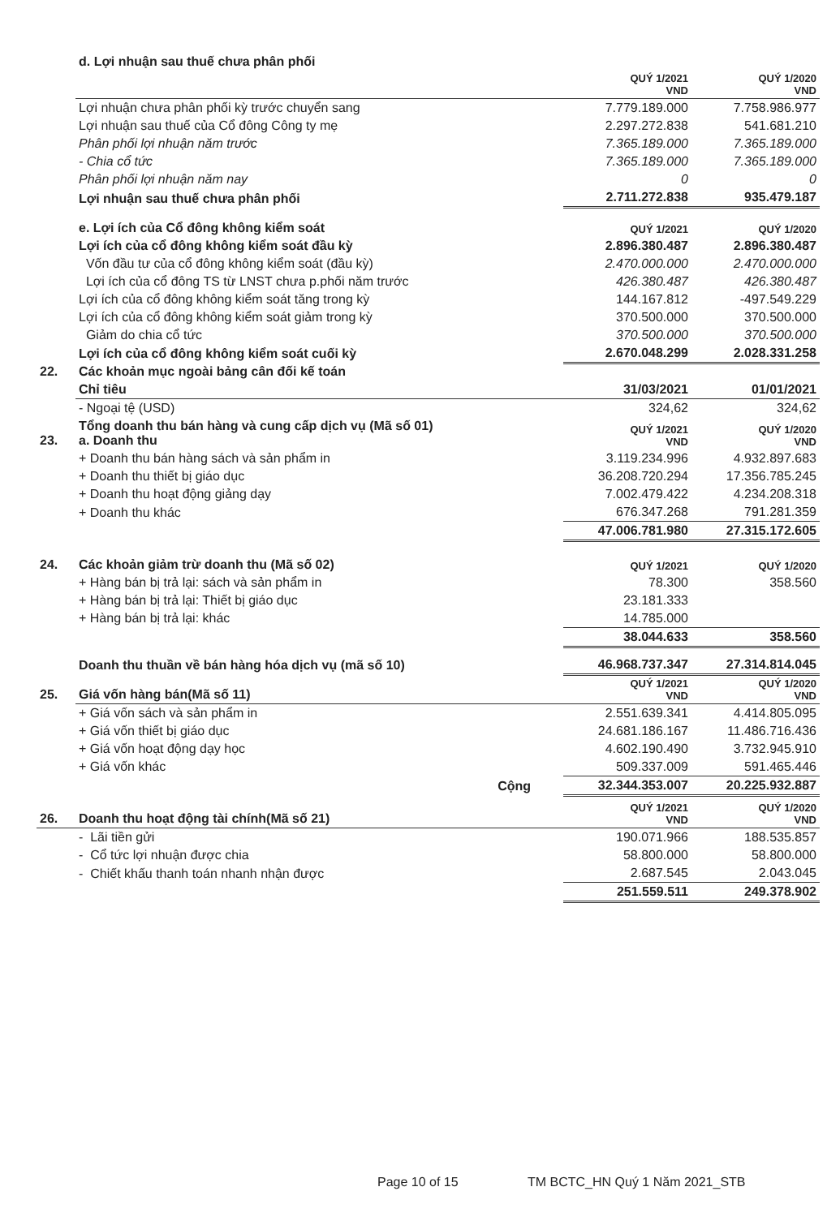| | d. Lợi nhuận sau thuế chưa phân phối | | |
| | | QUÝ 1/2021 VND | QUÝ 1/2020 VND |
| | Lợi nhuận chưa phân phối kỳ trước chuyển sang | 7.779.189.000 | 7.758.986.977 |
| | Lợi nhuận sau thuế của Cổ đông Công ty mẹ | 2.297.272.838 | 541.681.210 |
| | Phân phối lợi nhuận năm trước | 7.365.189.000 | 7.365.189.000 |
| | - Chia cổ tức | 7.365.189.000 | 7.365.189.000 |
| | Phân phối lợi nhuận năm nay | 0 | 0 |
| | Lợi nhuận sau thuế chưa phân phối | 2.711.272.838 | 935.479.187 |
| | e. Lợi ích của Cổ đông không kiểm soát | QUÝ 1/2021 | QUÝ 1/2020 |
| | Lợi ích của cổ đông không kiểm soát đầu kỳ | 2.896.380.487 | 2.896.380.487 |
| | Vốn đầu tư của cổ đông không kiểm soát (đầu kỳ) | 2.470.000.000 | 2.470.000.000 |
| | Lợi ích của cổ đông TS từ LNST chưa p.phối năm trước | 426.380.487 | 426.380.487 |
| | Lợi ích của cổ đông không kiểm soát tăng trong kỳ | 144.167.812 | -497.549.229 |
| | Lợi ích của cổ đông không kiểm soát giảm trong kỳ | 370.500.000 | 370.500.000 |
| | Giảm do chia cổ tức | 370.500.000 | 370.500.000 |
| | Lợi ích của cổ đông không kiểm soát cuối kỳ | 2.670.048.299 | 2.028.331.258 |
| 22. | Các khoản mục ngoài bảng cân đối kế toán | | |
| | Chỉ tiêu | 31/03/2021 | 01/01/2021 |
| | - Ngoại tệ (USD) | 324,62 | 324,62 |
| 23. | Tổng doanh thu bán hàng và cung cấp dịch vụ (Mã số 01) a. Doanh thu | QUÝ 1/2021 VND | QUÝ 1/2020 VND |
| | + Doanh thu bán hàng sách và sản phẩm in | 3.119.234.996 | 4.932.897.683 |
| | + Doanh thu thiết bị giáo dục | 36.208.720.294 | 17.356.785.245 |
| | + Doanh thu hoạt động giảng dạy | 7.002.479.422 | 4.234.208.318 |
| | + Doanh thu khác | 676.347.268 | 791.281.359 |
| | | 47.006.781.980 | 27.315.172.605 |
| 24. | Các khoản giảm trừ doanh thu (Mã số 02) | QUÝ 1/2021 | QUÝ 1/2020 |
| | + Hàng bán bị trả lại: sách và sản phẩm in | 78.300 | 358.560 |
| | + Hàng bán bị trả lại: Thiết bị giáo dục | 23.181.333 | |
| | + Hàng bán bị trả lại: khác | 14.785.000 | |
| | | 38.044.633 | 358.560 |
| | Doanh thu thuần về bán hàng hóa dịch vụ (mã số 10) | 46.968.737.347 | 27.314.814.045 |
| 25. | Giá vốn hàng bán(Mã số 11) | QUÝ 1/2021 VND | QUÝ 1/2020 VND |
| | + Giá vốn sách và sản phẩm in | 2.551.639.341 | 4.414.805.095 |
| | + Giá vốn thiết bị giáo dục | 24.681.186.167 | 11.486.716.436 |
| | + Giá vốn hoạt động dạy học | 4.602.190.490 | 3.732.945.910 |
| | + Giá vốn khác | 509.337.009 | 591.465.446 |
| | Cộng | 32.344.353.007 | 20.225.932.887 |
| 26. | Doanh thu hoạt động tài chính(Mã số 21) | QUÝ 1/2021 VND | QUÝ 1/2020 VND |
| | - Lãi tiền gửi | 190.071.966 | 188.535.857 |
| | - Cổ tức lợi nhuận được chia | 58.800.000 | 58.800.000 |
| | - Chiết khấu thanh toán nhanh nhận được | 2.687.545 | 2.043.045 |
| | | 251.559.511 | 249.378.902 |
Page 10 of 15 TM BCTC_HN Quý 1 Năm 2021_STB